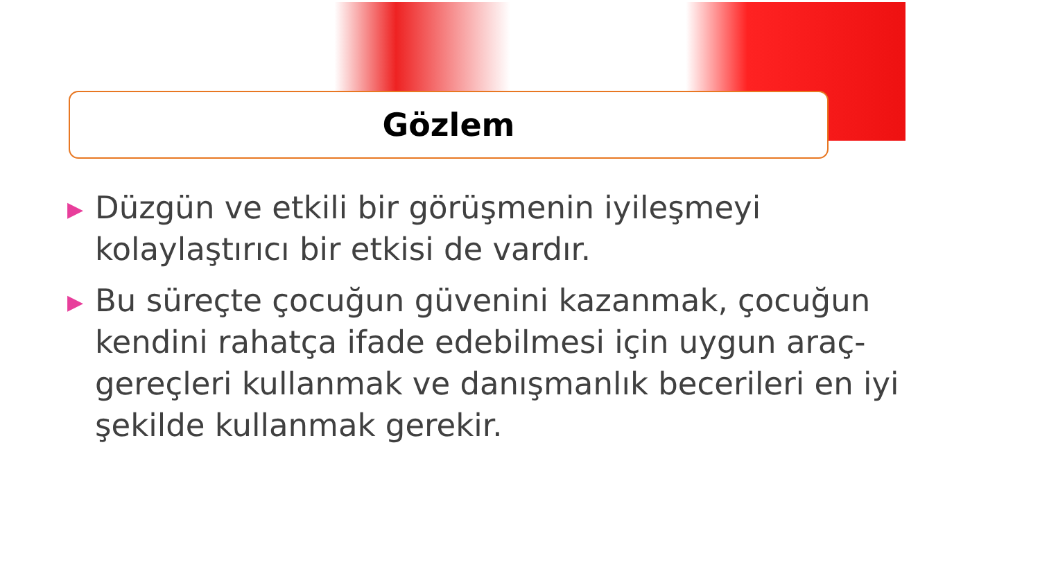Gözlem
▶ Düzgün ve etkili bir görüşmenin iyileşmeyi kolaylaştırıcı bir etkisi de vardır.
▶ Bu süreçte çocuğun güvenini kazanmak, çocuğun kendini rahatça ifade edebilmesi için uygun araç-gereçleri kullanmak ve danışmanlık becerileri en iyi şekilde kullanmak gerekir.